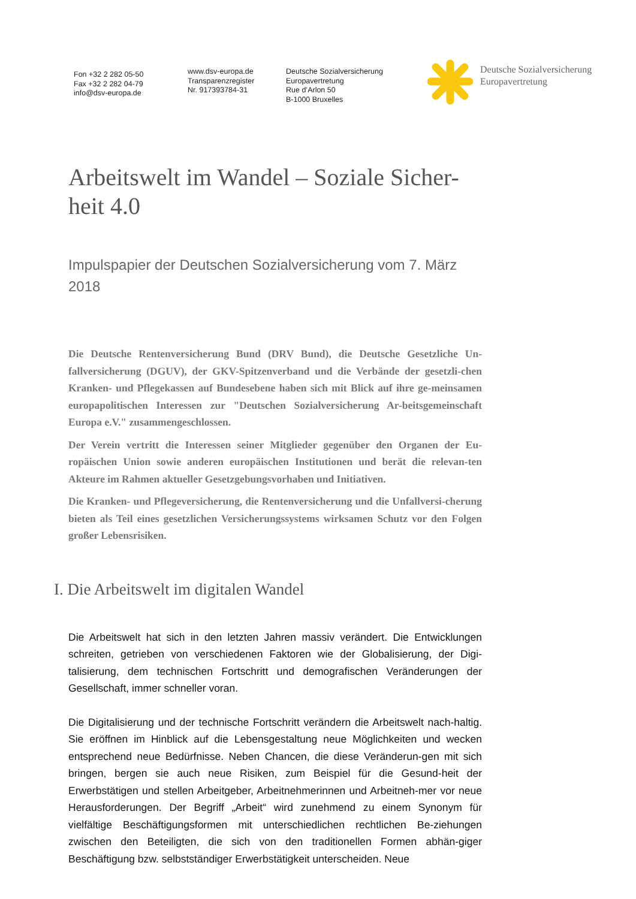Fon +32 2 282 05-50
Fax +32 2 282 04-79
info@dsv-europa.de
www.dsv-europa.de
Transparenzregister
Nr. 917393784-31
Deutsche Sozialversicherung
Europavertretung
Rue d’Arlon 50
B-1000 Bruxelles
Deutsche Sozialversicherung
Europavertretung
Arbeitswelt im Wandel – Soziale Sicher-
heit 4.0
Impulspapier der Deutschen Sozialversicherung vom 7. März 2018
Die Deutsche Rentenversicherung Bund (DRV Bund), die Deutsche Gesetzliche Un-fallversicherung (DGUV), der GKV-Spitzenverband und die Verbände der gesetzli-chen Kranken- und Pflegekassen auf Bundesebene haben sich mit Blick auf ihre ge-meinsamen europapolitischen Interessen zur "Deutschen Sozialversicherung Ar-beitsgemeinschaft Europa e.V." zusammengeschlossen.
Der Verein vertritt die Interessen seiner Mitglieder gegenüber den Organen der Eu-ropäischen Union sowie anderen europäischen Institutionen und berät die relevan-ten Akteure im Rahmen aktueller Gesetzgebungsvorhaben und Initiativen.
Die Kranken- und Pflegeversicherung, die Rentenversicherung und die Unfallversi-cherung bieten als Teil eines gesetzlichen Versicherungssystems wirksamen Schutz vor den Folgen großer Lebensrisiken.
I. Die Arbeitswelt im digitalen Wandel
Die Arbeitswelt hat sich in den letzten Jahren massiv verändert. Die Entwicklungen schreiten, getrieben von verschiedenen Faktoren wie der Globalisierung, der Digi-talisierung, dem technischen Fortschritt und demografischen Veränderungen der Gesellschaft, immer schneller voran.
Die Digitalisierung und der technische Fortschritt verändern die Arbeitswelt nach-haltig. Sie eröffnen im Hinblick auf die Lebensgestaltung neue Möglichkeiten und wecken entsprechend neue Bedürfnisse. Neben Chancen, die diese Veränderun-gen mit sich bringen, bergen sie auch neue Risiken, zum Beispiel für die Gesund-heit der Erwerbstätigen und stellen Arbeitgeber, Arbeitnehmerinnen und Arbeitneh-mer vor neue Herausforderungen. Der Begriff „Arbeit“ wird zunehmend zu einem Synonym für vielfältige Beschäftigungsformen mit unterschiedlichen rechtlichen Be-ziehungen zwischen den Beteiligten, die sich von den traditionellen Formen abhän-giger Beschäftigung bzw. selbstständiger Erwerbstätigkeit unterscheiden. Neue